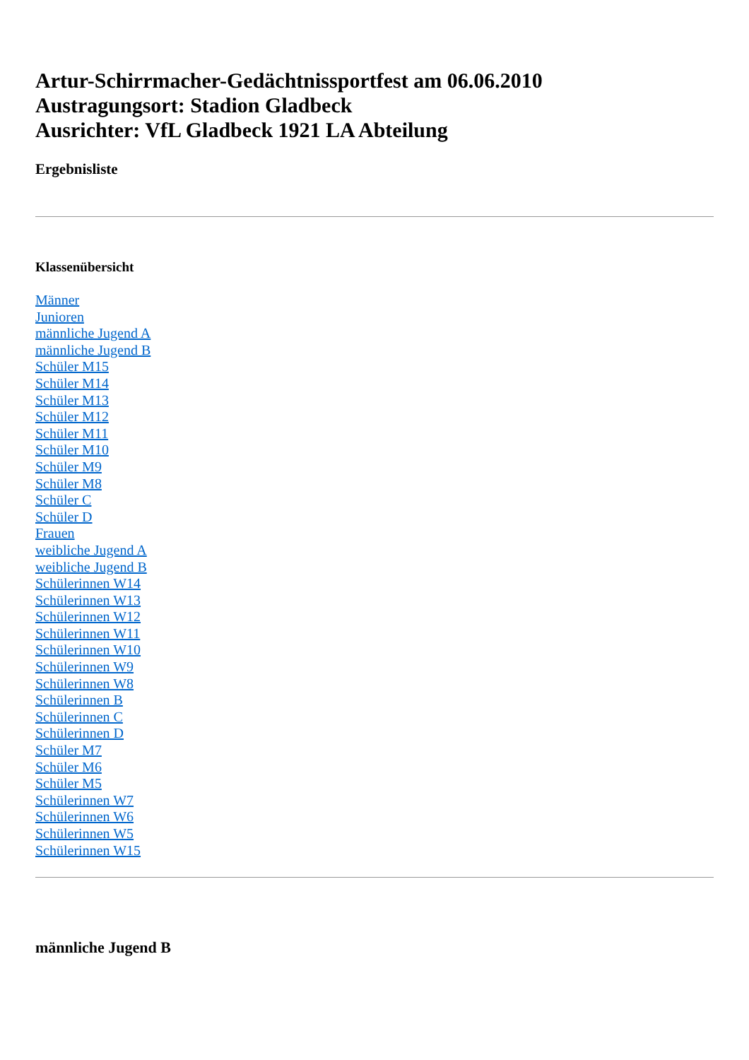Artur-Schirrmacher-Gedächtnissportfest am 06.06.2010
Austragungsort: Stadion Gladbeck
Ausrichter: VfL Gladbeck 1921 LA Abteilung
Ergebnisliste
Klassenübersicht
Männer
Junioren
männliche Jugend A
männliche Jugend B
Schüler M15
Schüler M14
Schüler M13
Schüler M12
Schüler M11
Schüler M10
Schüler M9
Schüler M8
Schüler C
Schüler D
Frauen
weibliche Jugend A
weibliche Jugend B
Schülerinnen W14
Schülerinnen W13
Schülerinnen W12
Schülerinnen W11
Schülerinnen W10
Schülerinnen W9
Schülerinnen W8
Schülerinnen B
Schülerinnen C
Schülerinnen D
Schüler M7
Schüler M6
Schüler M5
Schülerinnen W7
Schülerinnen W6
Schülerinnen W5
Schülerinnen W15
männliche Jugend B